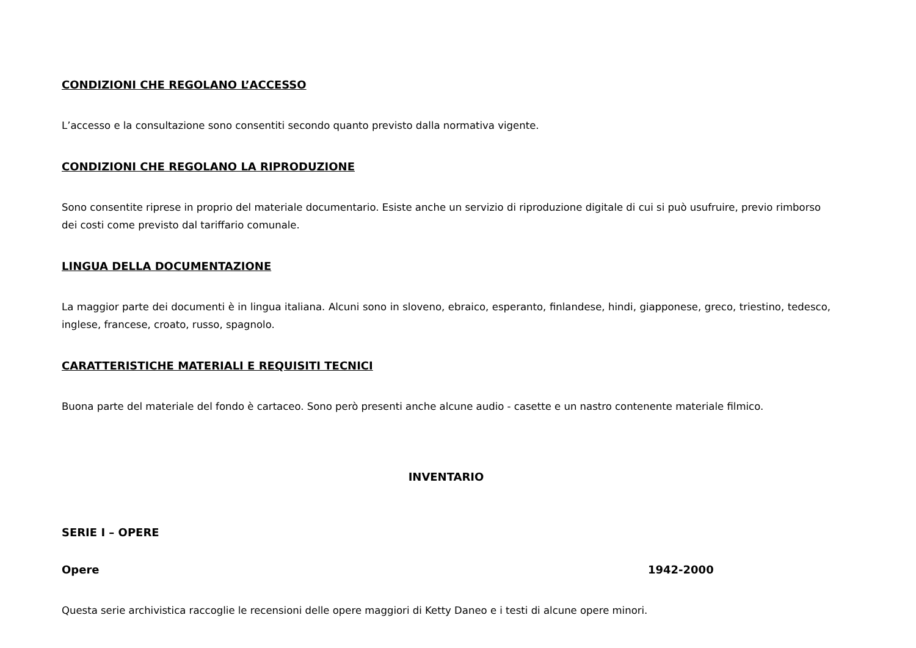CONDIZIONI CHE REGOLANO L’ACCESSO
L’accesso e la consultazione sono consentiti secondo quanto previsto dalla normativa vigente.
CONDIZIONI CHE REGOLANO LA RIPRODUZIONE
Sono consentite riprese in proprio del materiale documentario. Esiste anche un servizio di riproduzione digitale di cui si può usufruire, previo rimborso dei costi come previsto dal tariffario comunale.
LINGUA DELLA DOCUMENTAZIONE
La maggior parte dei documenti è in lingua italiana. Alcuni sono in sloveno, ebraico, esperanto, finlandese, hindi, giapponese, greco, triestino, tedesco, inglese, francese, croato, russo, spagnolo.
CARATTERISTICHE MATERIALI E REQUISITI TECNICI
Buona parte del materiale del fondo è cartaceo. Sono però presenti anche alcune audio - casette e un nastro contenente materiale filmico.
INVENTARIO
SERIE I – OPERE
Opere 1942-2000
Questa serie archivistica raccoglie le recensioni delle opere maggiori di Ketty Daneo e i testi di alcune opere minori.